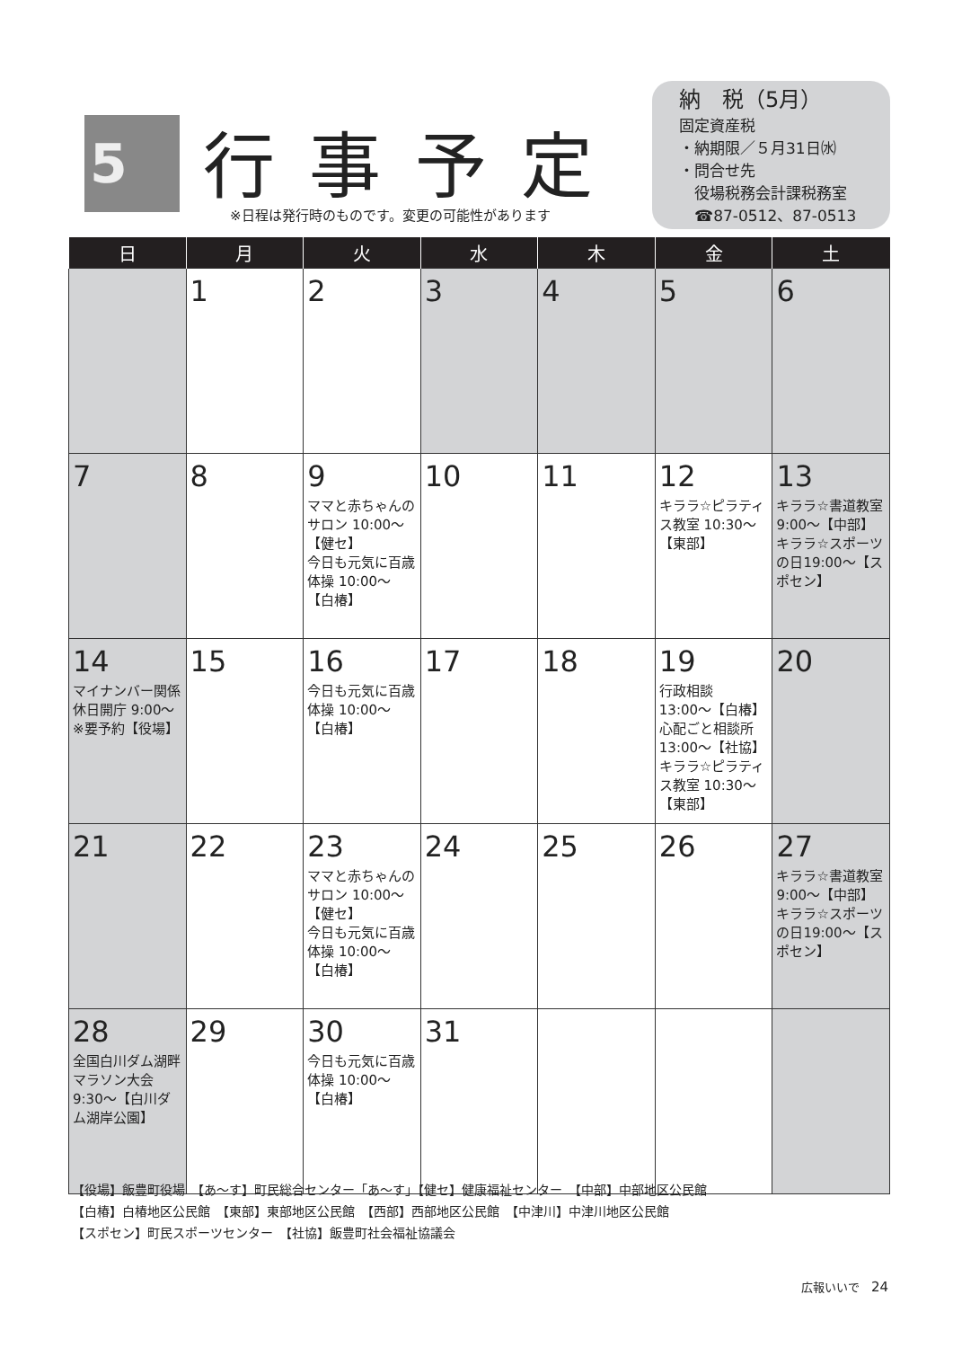5 行事予定
※日程は発行時のものです。変更の可能性があります
納　税（5月）
固定資産税
・納期限／５月31日㈬
・問合せ先
　役場税務会計課税務室
　☎87-0512、87-0513
| 日 | 月 | 火 | 水 | 木 | 金 | 土 |
| --- | --- | --- | --- | --- | --- | --- |
| | 1 | 2 | 3 | 4 | 5 | 6 |
| 7 | 8 | 9 ママと赤ちゃんのサロン 10:00～【健セ】 今日も元気に百歳体操 10:00～【白椿】 | 10 | 11 | 12 キララ☆ピラティス教室 10:30～【東部】 | 13 キララ☆書道教室 9:00～【中部】 キララ☆スポーツの日19:00～【スポセン】 |
| 14 マイナンバー関係休日開庁 9:00～※要予約【役場】 | 15 | 16 今日も元気に百歳体操 10:00～【白椿】 | 17 | 18 | 19 行政相談 13:00～【白椿】 心配ごと相談所 13:00～【社協】 キララ☆ピラティス教室 10:30～【東部】 | 20 |
| 21 | 22 | 23 ママと赤ちゃんのサロン 10:00～【健セ】 今日も元気に百歳体操 10:00～【白椿】 | 24 | 25 | 26 | 27 キララ☆書道教室 9:00～【中部】 キララ☆スポーツの日19:00～【スポセン】 |
| 28 全国白川ダム湖畔マラソン大会 9:30～【白川ダム湖岸公園】 | 29 | 30 今日も元気に百歳体操 10:00～【白椿】 | 31 | | | |
【役場】飯豊町役場　【あ～す】町民総合センター「あ～す」【健セ】健康福祉センター　【中部】中部地区公民館
【白椿】白椿地区公民館　【東部】東部地区公民館　【西部】西部地区公民館　【中津川】中津川地区公民館
【スポセン】町民スポーツセンター　【社協】飯豊町社会福祉協議会
広報いいで　24